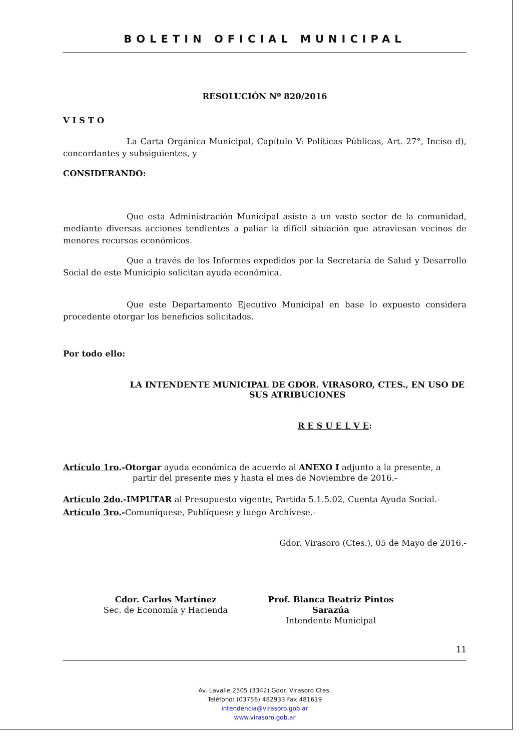BOLETIN OFICIAL MUNICIPAL
RESOLUCIÓN Nº 820/2016
V I S T O
La Carta Orgánica Municipal, Capítulo V: Políticas Públicas, Art. 27°, Inciso d), concordantes y subsiguientes, y
CONSIDERANDO:
Que esta Administración Municipal asiste a un vasto sector de la comunidad, mediante diversas acciones tendientes a paliar la difícil situación que atraviesan vecinos de menores recursos económicos.
Que a través de los Informes expedidos por la Secretaría de Salud y Desarrollo Social de este Municipio solicitan ayuda económica.
Que este Departamento Ejecutivo Municipal en base lo expuesto considera procedente otorgar los beneficios solicitados.
Por todo ello:
LA INTENDENTE MUNICIPAL DE GDOR. VIRASORO, CTES., EN USO DE SUS ATRIBUCIONES
R E S U E L V E:
Artículo 1ro.-Otorgar ayuda económica de acuerdo al ANEXO I adjunto a la presente, a
partir del presente mes y hasta el mes de Noviembre de 2016.-
Artículo 2do.-IMPUTAR al Presupuesto vigente, Partida 5.1.5.02, Cuenta Ayuda Social.-
Artículo 3ro.-Comuníquese, Publíquese y luego Archívese.-
Gdor. Virasoro (Ctes.), 05 de Mayo de 2016.-
Cdor. Carlos Martínez
Sec. de Economía y Hacienda
Prof. Blanca Beatriz Pintos Sarazúa
Intendente Municipal
11
Av. Lavalle 2505 (3342) Gdor. Virasoro Ctes.
Teléfono: (03756) 482933 Fax 481619
intendencia@virasoro.gob.ar
www.virasoro.gob.ar